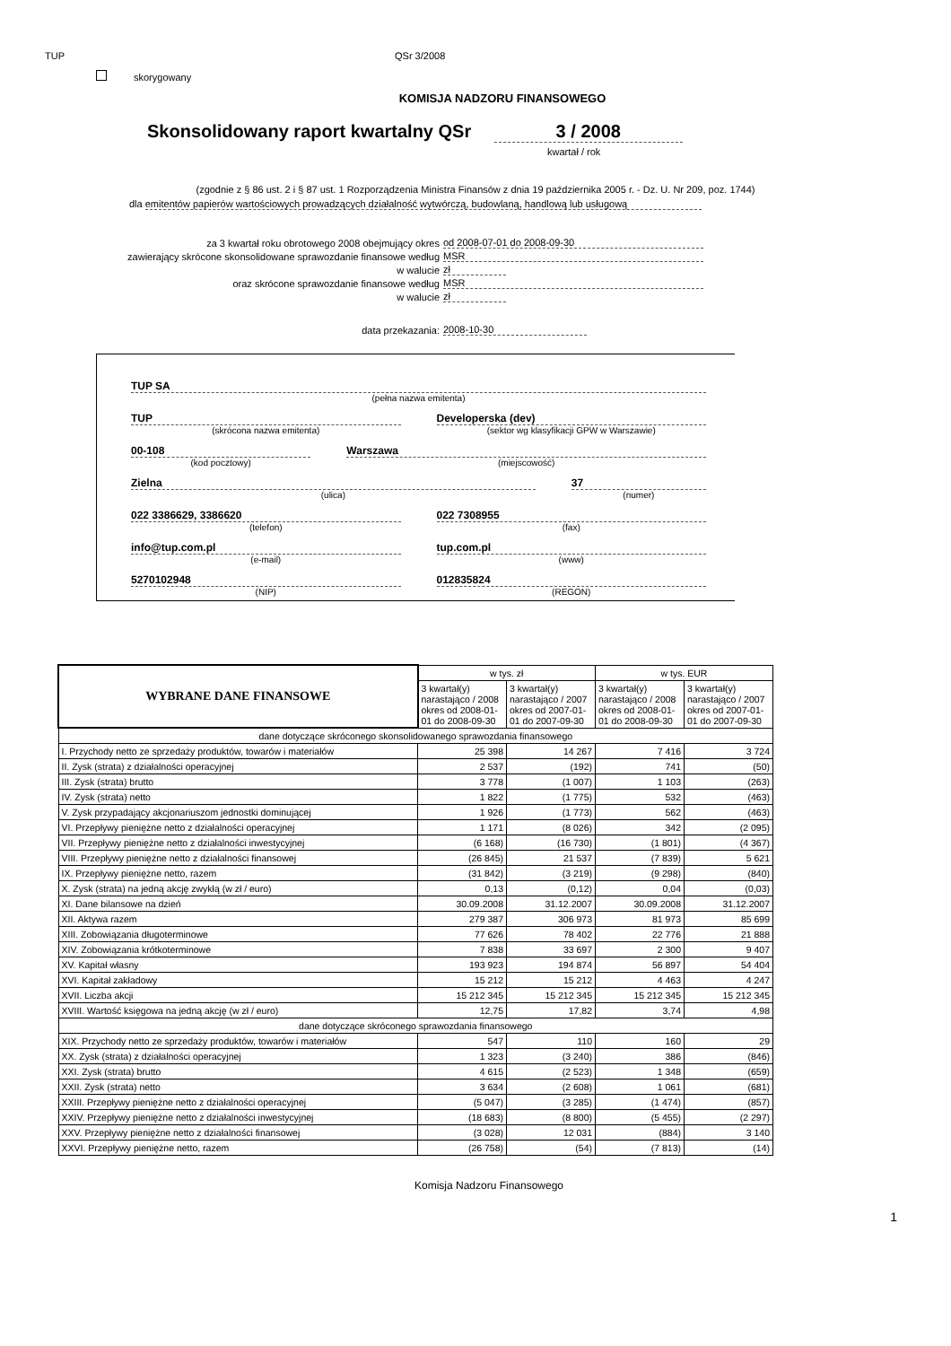TUP QSr 3/2008
skorygowany
KOMISJA NADZORU FINANSOWEGO
Skonsolidowany raport kwartalny QSr 3 / 2008
kwartał / rok
(zgodnie z § 86 ust. 2 i § 87 ust. 1 Rozporządzenia Ministra Finansów z dnia 19 października 2005 r. - Dz. U. Nr 209, poz. 1744)
dla emitentów papierów wartościowych prowadzących działalność wytwórczą, budowlaną, handlową lub usługową
za 3 kwartał roku obrotowego 2008 obejmujący okres od 2008-07-01 do 2008-09-30
zawierający skrócone skonsolidowane sprawozdanie finansowe według MSR
w walucie zł
oraz skrócone sprawozdanie finansowe według MSR
w walucie zł
data przekazania: 2008-10-30
TUP SA
(pełna nazwa emitenta)
TUP
(skrócona nazwa emitenta)
Developerska (dev)
(sektor wg klasyfikacji GPW w Warszawie)
00-108
(kod pocztowy)
Warszawa
(miejscowość)
Zielna
(ulica)
37
(numer)
022 3386629, 3386620
(telefon)
022 7308955
(fax)
info@tup.com.pl
(e-mail)
tup.com.pl
(www)
5270102948
(NIP)
012835824
(REGON)
| WYBRANE DANE FINANSOWE | w tys. zł | | w tys. EUR | |
| --- | --- | --- | --- | --- |
| | 3 kwartał(y) narastająco / 2008 okres od 2008-01-01 do 2008-09-30 | 3 kwartał(y) narastająco / 2007 okres od 2007-01-01 do 2007-09-30 | 3 kwartał(y) narastająco / 2008 okres od 2008-01-01 do 2008-09-30 | 3 kwartał(y) narastająco / 2007 okres od 2007-01-01 do 2007-09-30 |
| dane dotyczące skróconego skonsolidowanego sprawozdania finansowego | | | | |
| I. Przychody netto ze sprzedaży produktów, towarów i materiałów | 25 398 | 14 267 | 7 416 | 3 724 |
| II. Zysk (strata) z działalności operacyjnej | 2 537 | (192) | 741 | (50) |
| III. Zysk (strata) brutto | 3 778 | (1 007) | 1 103 | (263) |
| IV. Zysk (strata) netto | 1 822 | (1 775) | 532 | (463) |
| V. Zysk przypadający akcjonariuszom jednostki dominującej | 1 926 | (1 773) | 562 | (463) |
| VI. Przepływy pieniężne netto z działalności operacyjnej | 1 171 | (8 026) | 342 | (2 095) |
| VII. Przepływy pieniężne netto z działalności inwestycyjnej | (6 168) | (16 730) | (1 801) | (4 367) |
| VIII. Przepływy pieniężne netto z działalności finansowej | (26 845) | 21 537 | (7 839) | 5 621 |
| IX. Przepływy pieniężne netto, razem | (31 842) | (3 219) | (9 298) | (840) |
| X. Zysk (strata) na jedną akcję zwykłą (w zł / euro) | 0,13 | (0,12) | 0,04 | (0,03) |
| XI. Dane bilansowe na dzień | 30.09.2008 | 31.12.2007 | 30.09.2008 | 31.12.2007 |
| XII. Aktywa razem | 279 387 | 306 973 | 81 973 | 85 699 |
| XIII. Zobowiązania długoterminowe | 77 626 | 78 402 | 22 776 | 21 888 |
| XIV. Zobowiązania krótkoterminowe | 7 838 | 33 697 | 2 300 | 9 407 |
| XV. Kapitał własny | 193 923 | 194 874 | 56 897 | 54 404 |
| XVI. Kapitał zakładowy | 15 212 | 15 212 | 4 463 | 4 247 |
| XVII. Liczba akcji | 15 212 345 | 15 212 345 | 15 212 345 | 15 212 345 |
| XVIII. Wartość księgowa na jedną akcję (w zł / euro) | 12,75 | 17,82 | 3,74 | 4,98 |
| dane dotyczące skróconego sprawozdania finansowego | | | | |
| XIX. Przychody netto ze sprzedaży produktów, towarów i materiałów | 547 | 110 | 160 | 29 |
| XX. Zysk (strata) z działalności operacyjnej | 1 323 | (3 240) | 386 | (846) |
| XXI. Zysk (strata) brutto | 4 615 | (2 523) | 1 348 | (659) |
| XXII. Zysk (strata) netto | 3 634 | (2 608) | 1 061 | (681) |
| XXIII. Przepływy pieniężne netto z działalności operacyjnej | (5 047) | (3 285) | (1 474) | (857) |
| XXIV. Przepływy pieniężne netto z działalności inwestycyjnej | (18 683) | (8 800) | (5 455) | (2 297) |
| XXV. Przepływy pieniężne netto z działalności finansowej | (3 028) | 12 031 | (884) | 3 140 |
| XXVI. Przepływy pieniężne netto, razem | (26 758) | (54) | (7 813) | (14) |
Komisja Nadzoru Finansowego
1